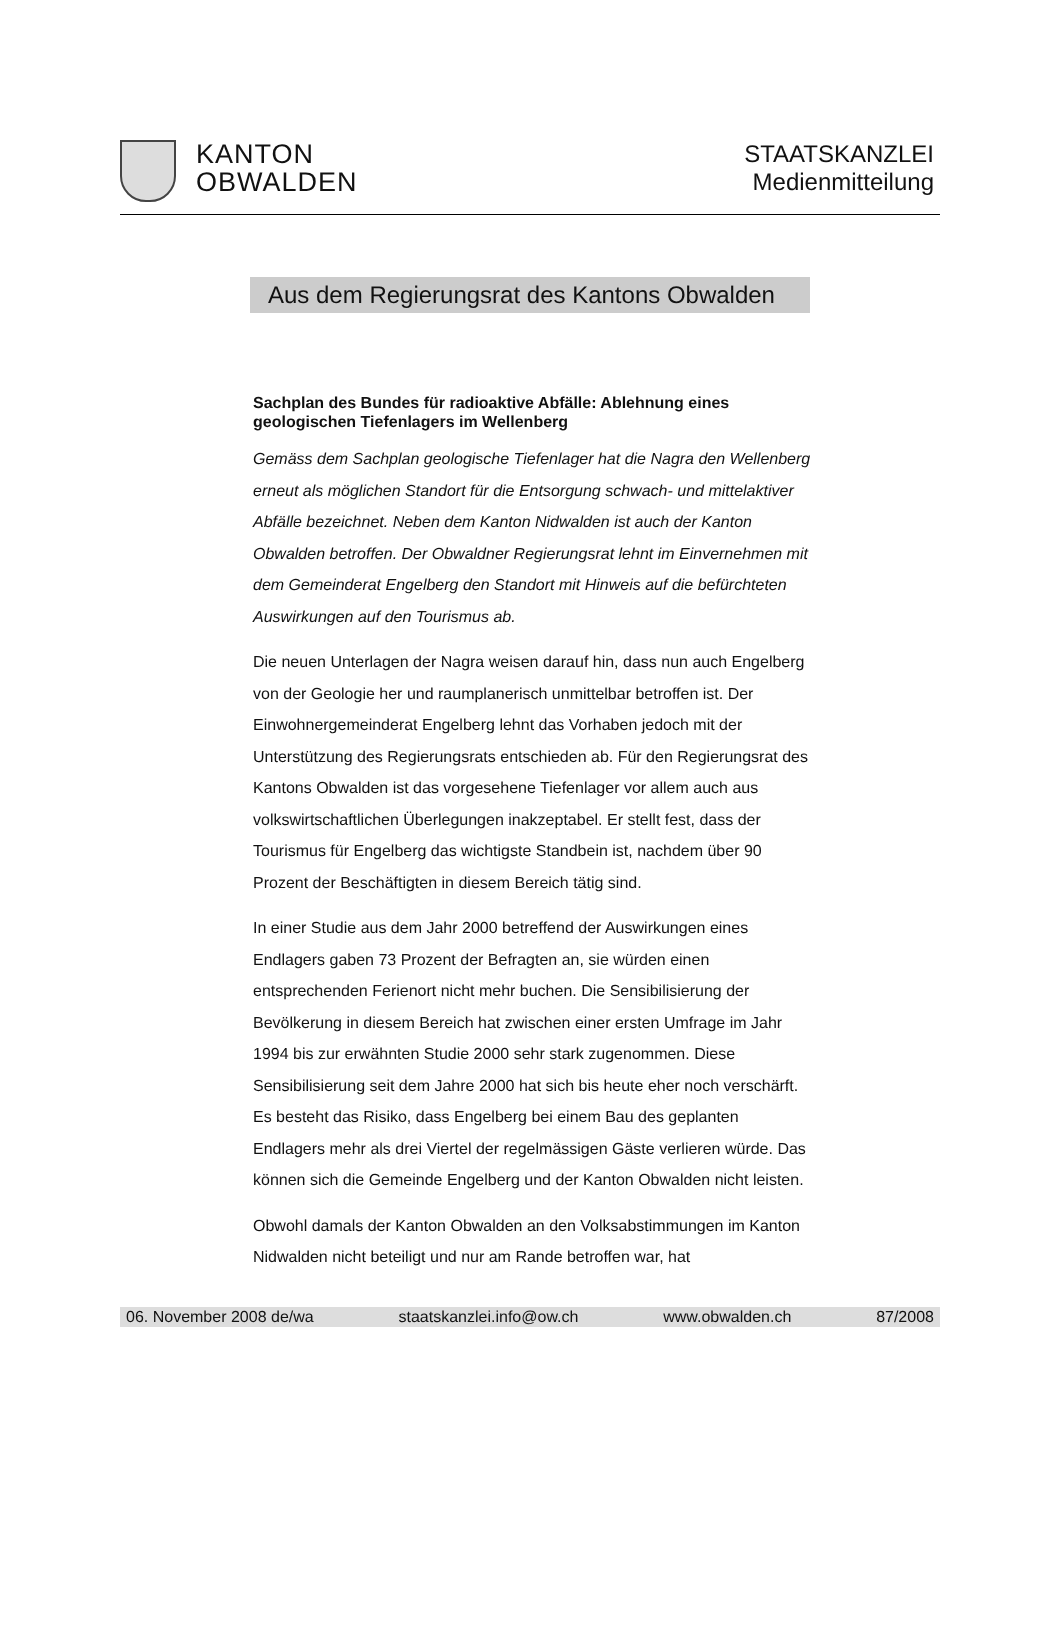KANTON
OBWALDEN
STAATSKANZLEI
Medienmitteilung
Aus dem Regierungsrat des Kantons Obwalden
Sachplan des Bundes für radioaktive Abfälle: Ablehnung eines geologischen Tiefenlagers im Wellenberg
Gemäss dem Sachplan geologische Tiefenlager hat die Nagra den Wellenberg erneut als möglichen Standort für die Entsorgung schwach- und mittelaktiver Abfälle bezeichnet. Neben dem Kanton Nidwalden ist auch der Kanton Obwalden betroffen. Der Obwaldner Regierungsrat lehnt im Einvernehmen mit dem Gemeinderat Engelberg den Standort mit Hinweis auf die befürchteten Auswirkungen auf den Tourismus ab.
Die neuen Unterlagen der Nagra weisen darauf hin, dass nun auch Engelberg von der Geologie her und raumplanerisch unmittelbar betroffen ist. Der Einwohnergemeinderat Engelberg lehnt das Vorhaben jedoch mit der Unterstützung des Regierungsrats entschieden ab. Für den Regierungsrat des Kantons Obwalden ist das vorgesehene Tiefenlager vor allem auch aus volkswirtschaftlichen Überlegungen inakzeptabel. Er stellt fest, dass der Tourismus für Engelberg das wichtigste Standbein ist, nachdem über 90 Prozent der Beschäftigten in diesem Bereich tätig sind.
In einer Studie aus dem Jahr 2000 betreffend der Auswirkungen eines Endlagers gaben 73 Prozent der Befragten an, sie würden einen entsprechenden Ferienort nicht mehr buchen. Die Sensibilisierung der Bevölkerung in diesem Bereich hat zwischen einer ersten Umfrage im Jahr 1994 bis zur erwähnten Studie 2000 sehr stark zugenommen. Diese Sensibilisierung seit dem Jahre 2000 hat sich bis heute eher noch verschärft. Es besteht das Risiko, dass Engelberg bei einem Bau des geplanten Endlagers mehr als drei Viertel der regelmässigen Gäste verlieren würde. Das können sich die Gemeinde Engelberg und der Kanton Obwalden nicht leisten.
Obwohl damals der Kanton Obwalden an den Volksabstimmungen im Kanton Nidwalden nicht beteiligt und nur am Rande betroffen war, hat
06. November 2008 de/wa staatskanzlei.info@ow.ch www.obwalden.ch 87/2008